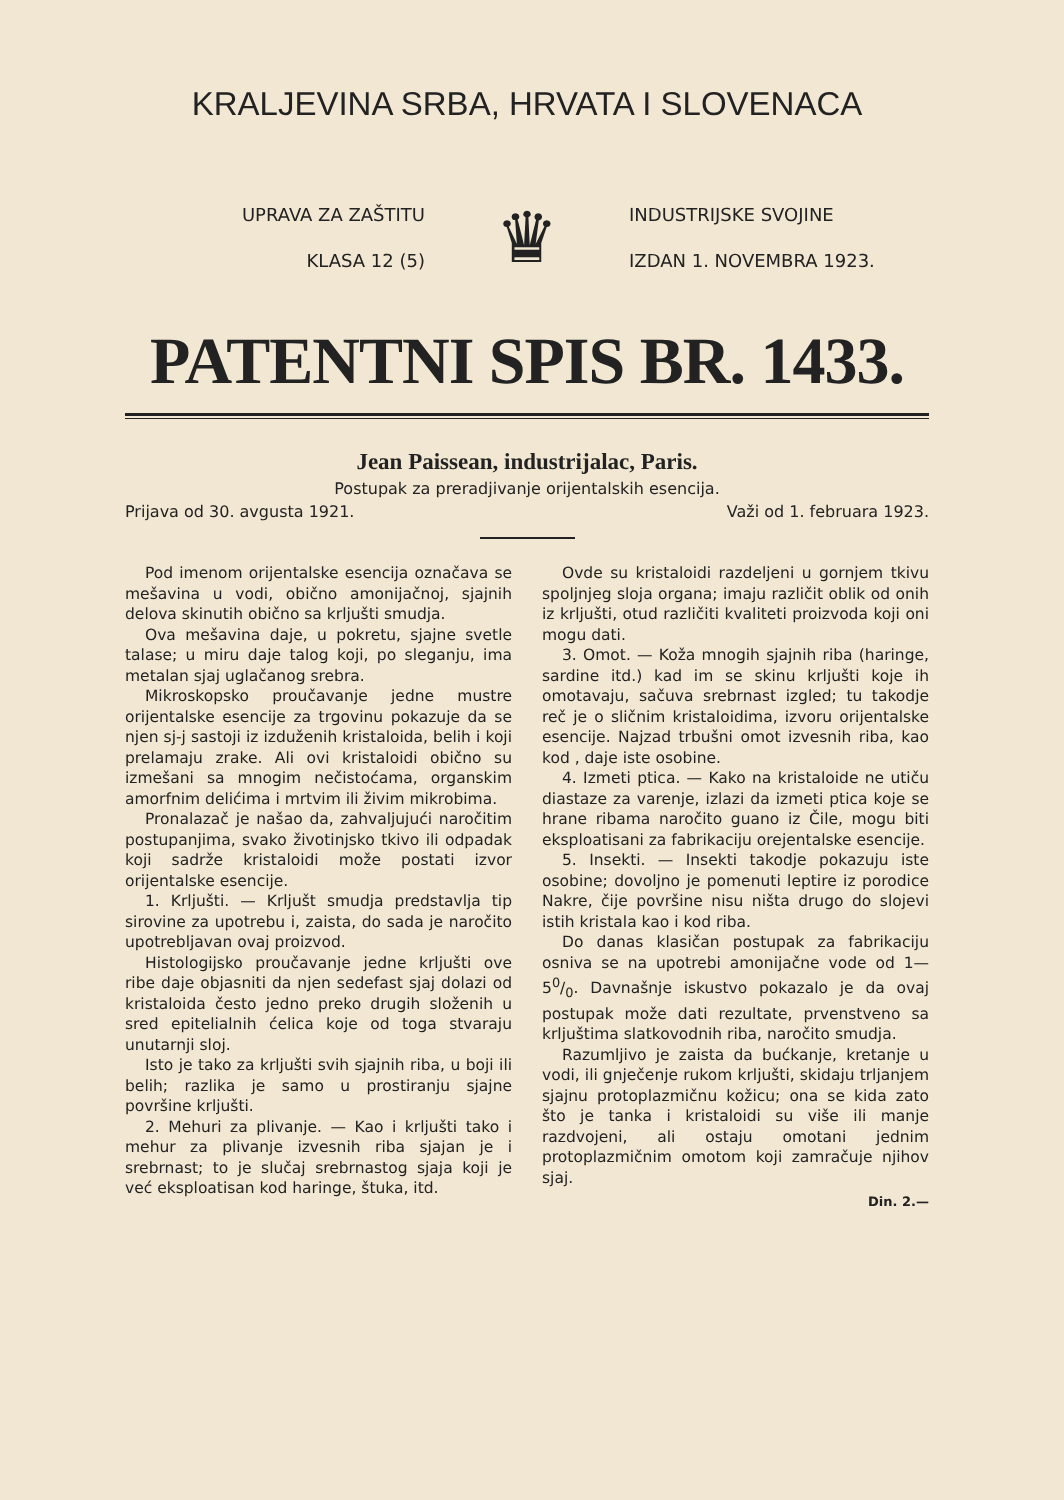KRALJEVINA SRBA, HRVATA I SLOVENACA
UPRAVA ZA ZAŠTITU
KLASA 12 (5)
♛
INDUSTRIJSKE SVOJINE
IZDAN 1. NOVEMBRA 1923.
PATENTNI SPIS BR. 1433.
Jean Paissean, industrijalac, Paris.
Postupak za preradjivanje orijentalskih esencija.
Prijava od 30. avgusta 1921. Važi od 1. februara 1923.
Pod imenom orijentalske esencija označava se mešavina u vodi, obično amonijačnoj, sjajnih delova skinutih obično sa krljušti smudja.
Ova mešavina daje, u pokretu, sjajne svetle talase; u miru daje talog koji, po sleganju, ima metalan sjaj uglačanog srebra.
Mikroskopsko proučavanje jedne mustre orijentalske esencije za trgovinu pokazuje da se njen sj-j sastoji iz izduženih kristaloida, belih i koji prelamaju zrake. Ali ovi kristaloidi obično su izmešani sa mnogim nečistoćama, organskim amorfnim delićima i mrtvim ili živim mikrobima.
Pronalazač je našao da, zahvaljujući naročitim postupanjima, svako životinjsko tkivo ili odpadak koji sadrže kristaloidi može postati izvor orijentalske esencije.
1. Krljušti. — Krljušt smudja predstavlja tip sirovine za upotrebu i, zaista, do sada je naročito upotrebljavan ovaj proizvod.
Histologijsko proučavanje jedne krljušti ove ribe daje objasniti da njen sedefast sjaj dolazi od kristaloida često jedno preko drugih složenih u sred epitelialnih ćelica koje od toga stvaraju unutarnji sloj.
Isto je tako za krljušti svih sjajnih riba, u boji ili belih; razlika je samo u prostiranju sjajne površine krljušti.
2. Mehuri za plivanje. — Kao i krljušti tako i mehur za plivanje izvesnih riba sjajan je i srebrnast; to je slučaj srebrnastog sjaja koji je već eksploatisan kod haringe, štuka, itd.
Ovde su kristaloidi razdeljeni u gornjem tkivu spoljnjeg sloja organa; imaju različit oblik od onih iz krljušti, otud različiti kvaliteti proizvoda koji oni mogu dati.
3. Omot. — Koža mnogih sjajnih riba (haringe, sardine itd.) kad im se skinu krljušti koje ih omotavaju, sačuva srebrnast izgled; tu takodje reč je o sličnim kristaloidima, izvoru orijentalske esencije. Najzad trbušni omot izvesnih riba, kao kod , daje iste osobine.
4. Izmeti ptica. — Kako na kristaloide ne utiču diastaze za varenje, izlazi da izmeti ptica koje se hrane ribama naročito guano iz Čile, mogu biti eksploatisani za fabrikaciju orejentalske esencije.
5. Insekti. — Insekti takodje pokazuju iste osobine; dovoljno je pomenuti leptire iz porodice Nakre, čije površine nisu ništa drugo do slojevi istih kristala kao i kod riba.
Do danas klasičan postupak za fabrikaciju osniva se na upotrebi amonijačne vode od 1—50/0. Davnašnje iskustvo pokazalo je da ovaj postupak može dati rezultate, prvenstveno sa krljuštima slatkovodnih riba, naročito smudja.
Razumljivo je zaista da bućkanje, kretanje u vodi, ili gnječenje rukom krljušti, skidaju trljanjem sjajnu protoplazmičnu kožicu; ona se kida zato što je tanka i kristaloidi su više ili manje razdvojeni, ali ostaju omotani jednim protoplazmičnim omotom koji zamračuje njihov sjaj.
Din. 2.—